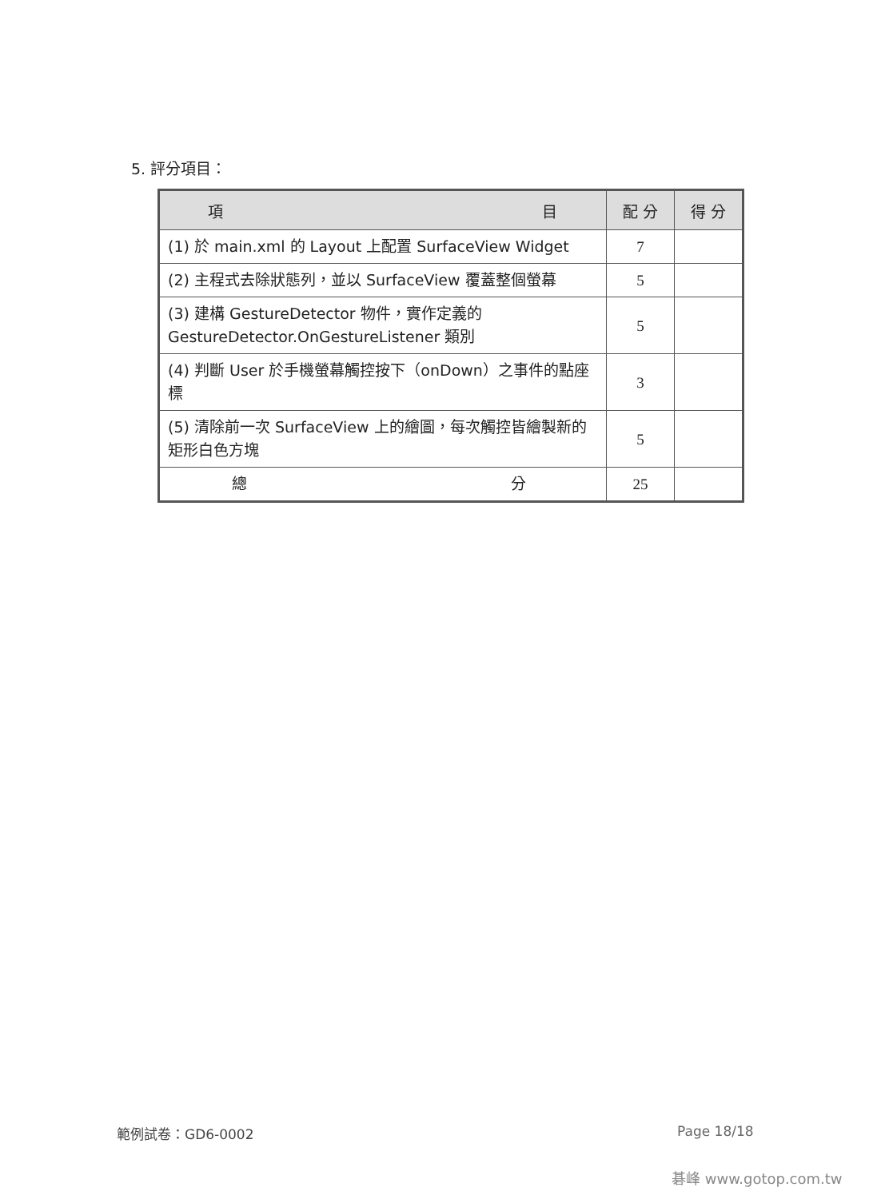5. 評分項目：
| 項 目 | 配 分 | 得 分 |
| --- | --- | --- |
| (1) 於 main.xml 的 Layout 上配置 SurfaceView Widget | 7 | |
| (2) 主程式去除狀態列，並以 SurfaceView 覆蓋整個螢幕 | 5 | |
| (3) 建構 GestureDetector 物件，實作定義的 GestureDetector.OnGestureListener 類別 | 5 | |
| (4) 判斷 User 於手機螢幕觸控按下（onDown）之事件的點座標 | 3 | |
| (5) 清除前一次 SurfaceView 上的繪圖，每次觸控皆繪製新的矩形白色方塊 | 5 | |
| 總 分 | 25 | |
範例試卷：GD6-0002 Page 18/18
碁峰 www.gotop.com.tw